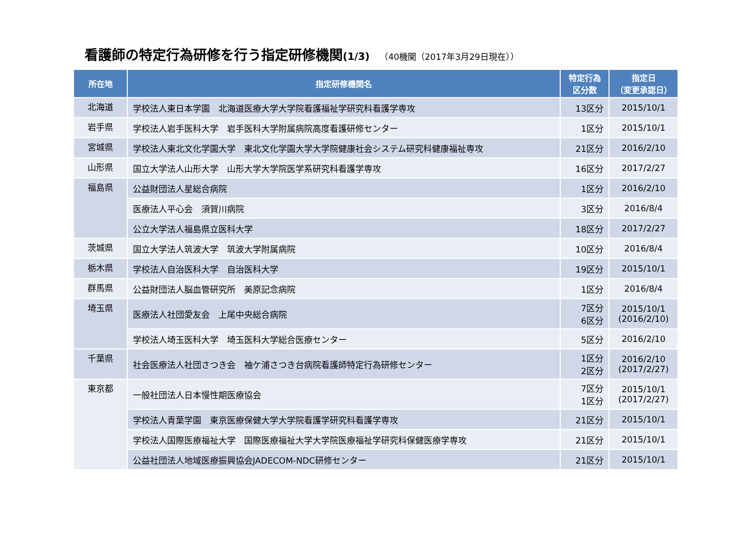看護師の特定行為研修を行う指定研修機関(1/3) （40機関（2017年3月29日現在））
| 所在地 | 指定研修機関名 | 特定行為 区分数 | 指定日 （変更承認日） |
| --- | --- | --- | --- |
| 北海道 | 学校法人東日本学園 北海道医療大学大学院看護福祉学研究科看護学専攻 | 13区分 | 2015/10/1 |
| 岩手県 | 学校法人岩手医科大学 岩手医科大学附属病院高度看護研修センター | 1区分 | 2015/10/1 |
| 宮城県 | 学校法人東北文化学園大学 東北文化学園大学大学院健康社会システム研究科健康福祉専攻 | 21区分 | 2016/2/10 |
| 山形県 | 国立大学法人山形大学 山形大学大学院医学系研究科看護学専攻 | 16区分 | 2017/2/27 |
| 福島県 | 公益財団法人星総合病院 | 1区分 | 2016/2/10 |
| | 医療法人平心会 須賀川病院 | 3区分 | 2016/8/4 |
| | 公立大学法人福島県立医科大学 | 18区分 | 2017/2/27 |
| 茨城県 | 国立大学法人筑波大学 筑波大学附属病院 | 10区分 | 2016/8/4 |
| 栃木県 | 学校法人自治医科大学 自治医科大学 | 19区分 | 2015/10/1 |
| 群馬県 | 公益財団法人脳血管研究所 美原記念病院 | 1区分 | 2016/8/4 |
| 埼玉県 | 医療法人社団愛友会 上尾中央総合病院 | 7区分 6区分 | 2015/10/1 (2016/2/10) |
| | 学校法人埼玉医科大学 埼玉医科大学総合医療センター | 5区分 | 2016/2/10 |
| 千葉県 | 社会医療法人社団さつき会 袖ケ浦さつき台病院看護師特定行為研修センター | 1区分 2区分 | 2016/2/10 (2017/2/27) |
| 東京都 | 一般社団法人日本慢性期医療協会 | 7区分 1区分 | 2015/10/1 (2017/2/27) |
| | 学校法人青葉学園 東京医療保健大学大学院看護学研究科看護学専攻 | 21区分 | 2015/10/1 |
| | 学校法人国際医療福祉大学 国際医療福祉大学大学院医療福祉学研究科保健医療学専攻 | 21区分 | 2015/10/1 |
| | 公益社団法人地域医療振興協会JADECOM-NDC研修センター | 21区分 | 2015/10/1 |